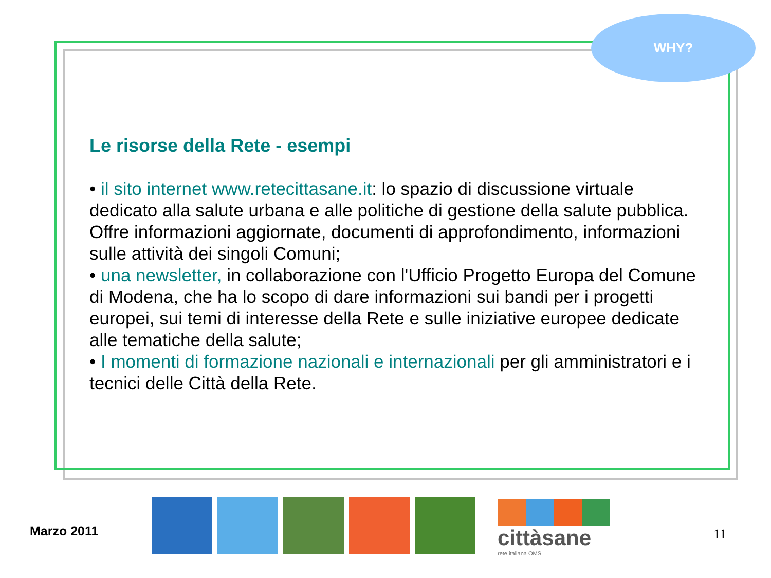WHY?
Le risorse della Rete - esempi
• il sito internet www.retecittasane.it: lo spazio di discussione virtuale dedicato alla salute urbana e alle politiche di gestione della salute pubblica. Offre informazioni aggiornate, documenti di approfondimento, informazioni sulle attività dei singoli Comuni;
• una newsletter, in collaborazione con l'Ufficio Progetto Europa del Comune di Modena, che ha lo scopo di dare informazioni sui bandi per i progetti europei, sui temi di interesse della Rete e sulle iniziative europee dedicate alle tematiche della salute;
• I momenti di formazione nazionali e internazionali per gli amministratori e i tecnici delle Città della Rete.
Marzo 2011
cittàsane
rete italiana OMS
11